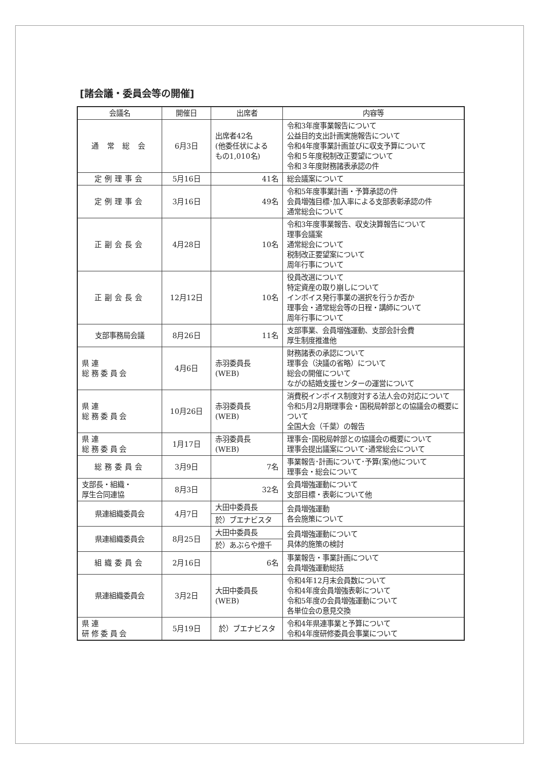[諸会議・委員会等の開催]
| 会議名 | 開催日 | 出席者 | 内容等 |
| --- | --- | --- | --- |
| 通 常 総 会 | 6月3日 | 出席者42名 (他委任状による もの1,010名) | 令和3年度事業報告について 公益目的支出計画実施報告について 令和4年度事業計画並びに収支予算について 令和５年度税制改正要望について 令和３年度財務諸表承認の件 |
| 定例理事会 | 5月16日 | 41名 | 総会議案について |
| 定例理事会 | 3月16日 | 49名 | 令和5年度事業計画・予算承認の件 会員増強目標･加入率による支部表彰承認の件 通常総会について |
| 正副会長会 | 4月28日 | 10名 | 令和3年度事業報告、収支決算報告について 理事会議案 通常総会について 税制改正要望案について 周年行事について |
| 正副会長会 | 12月12日 | 10名 | 役員改選について 特定資産の取り崩しについて インボイス発行事業の選択を行うか否か 理事会・通常総会等の日程・講師について 周年行事について |
| 支部事務局会議 | 8月26日 | 11名 | 支部事業、会員増強運動、支部会計会費 厚生制度推進他 |
| 県 連 総 務 委 員 会 | 4月6日 | 赤羽委員長 (WEB) | 財務諸表の承認について 理事会（決議の省略）について 総会の開催について ながの結婚支援センターの運営について |
| 県 連 総 務 委 員 会 | 10月26日 | 赤羽委員長 (WEB) | 消費税インボイス制度対する法人会の対応について 令和5月2月期理事会・国税局幹部との協議会の概要について 全国大会（千葉）の報告 |
| 県 連 総 務 委 員 会 | 1月17日 | 赤羽委員長 (WEB) | 理事会･国税局幹部との協議会の概要について 理事会提出議案について･通常総会について |
| 総務委員会 | 3月9日 | 7名 | 事業報告･計画について･予算(案)他について 理事会・総会について |
| 支部長・組織・ 厚生合同連協 | 8月3日 | 32名 | 会員増強運動について 支部目標・表彰について他 |
| 県連組織委員会 | 4月7日 | 大田中委員長 | 会員増強運動 各会施策について |
| | | 於）ブエナビスタ | |
| 県連組織委員会 | 8月25日 | 大田中委員長 | 会員増強運動について 具体的施策の検討 |
| | | 於）あぶらや燈千 | |
| 組織委員会 | 2月16日 | 6名 | 事業報告・事業計画について 会員増強運動総括 |
| 県連組織委員会 | 3月2日 | 大田中委員長 (WEB) | 令和4年12月末会員数について 令和4年度会員増強表彰について 令和5年度の会員増強運動について 各単位会の意見交換 |
| 県 連 研 修 委 員 会 | 5月19日 | 於）ブエナビスタ | 令和4年県連事業と予算について 令和4年度研修委員会事業について |